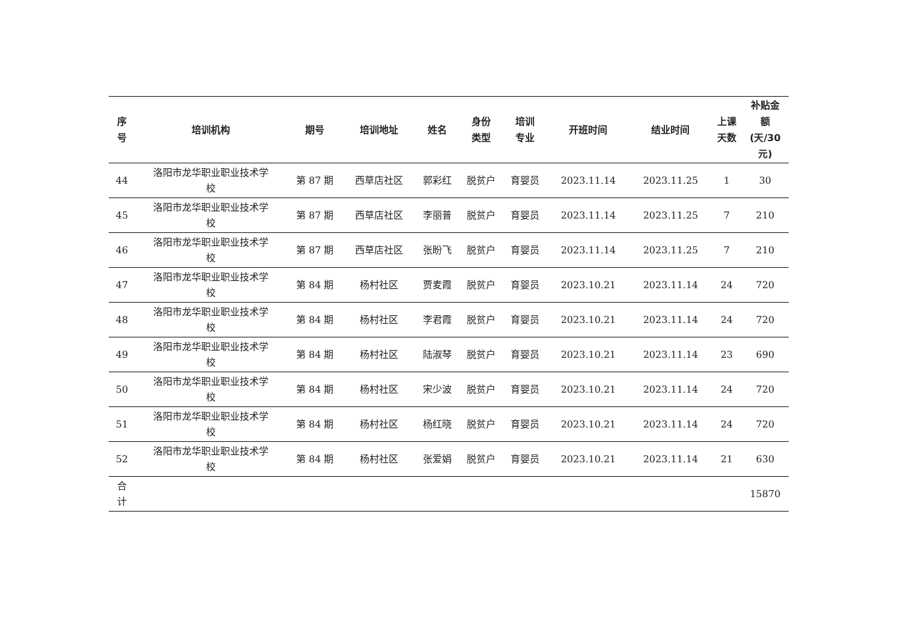| 序 号 | 培训机构 | 期号 | 培训地址 | 姓名 | 身份 类型 | 培训 专业 | 开班时间 | 结业时间 | 上课 天数 | 补贴金 额 (天/30 元) |
| --- | --- | --- | --- | --- | --- | --- | --- | --- | --- | --- |
| 44 | 洛阳市龙华职业职业技术学 校 | 第 87 期 | 西草店社区 | 郭彩红 | 脱贫户 | 育婴员 | 2023.11.14 | 2023.11.25 | 1 | 30 |
| 45 | 洛阳市龙华职业职业技术学 校 | 第 87 期 | 西草店社区 | 李丽普 | 脱贫户 | 育婴员 | 2023.11.14 | 2023.11.25 | 7 | 210 |
| 46 | 洛阳市龙华职业职业技术学 校 | 第 87 期 | 西草店社区 | 张盼飞 | 脱贫户 | 育婴员 | 2023.11.14 | 2023.11.25 | 7 | 210 |
| 47 | 洛阳市龙华职业职业技术学 校 | 第 84 期 | 杨村社区 | 贾麦霞 | 脱贫户 | 育婴员 | 2023.10.21 | 2023.11.14 | 24 | 720 |
| 48 | 洛阳市龙华职业职业技术学 校 | 第 84 期 | 杨村社区 | 李君霞 | 脱贫户 | 育婴员 | 2023.10.21 | 2023.11.14 | 24 | 720 |
| 49 | 洛阳市龙华职业职业技术学 校 | 第 84 期 | 杨村社区 | 陆淑琴 | 脱贫户 | 育婴员 | 2023.10.21 | 2023.11.14 | 23 | 690 |
| 50 | 洛阳市龙华职业职业技术学 校 | 第 84 期 | 杨村社区 | 宋少波 | 脱贫户 | 育婴员 | 2023.10.21 | 2023.11.14 | 24 | 720 |
| 51 | 洛阳市龙华职业职业技术学 校 | 第 84 期 | 杨村社区 | 杨红晓 | 脱贫户 | 育婴员 | 2023.10.21 | 2023.11.14 | 24 | 720 |
| 52 | 洛阳市龙华职业职业技术学 校 | 第 84 期 | 杨村社区 | 张爱娟 | 脱贫户 | 育婴员 | 2023.10.21 | 2023.11.14 | 21 | 630 |
| 合 计 | | | | | | | | | | 15870 |